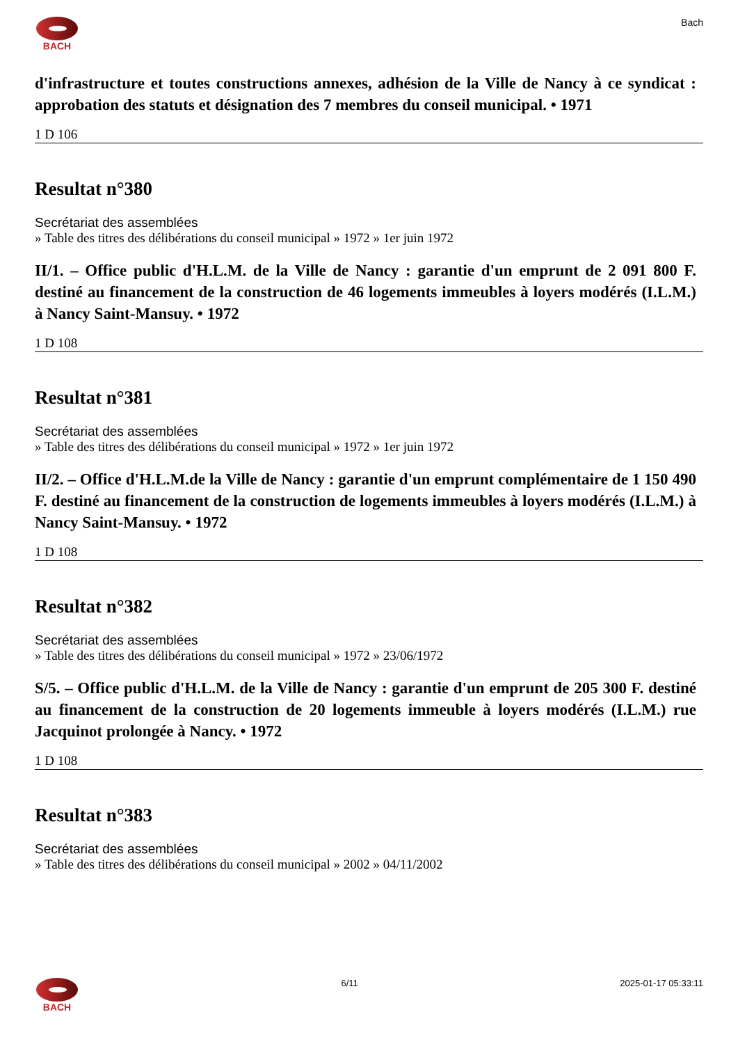BACH Bach
d'infrastructure et toutes constructions annexes, adhésion de la Ville de Nancy à ce syndicat : approbation des statuts et désignation des 7 membres du conseil municipal. • 1971
1 D 106
Resultat n°380
Secrétariat des assemblées
» Table des titres des délibérations du conseil municipal » 1972 » 1er juin 1972
II/1. – Office public d'H.L.M. de la Ville de Nancy : garantie d'un emprunt de 2 091 800 F. destiné au financement de la construction de 46 logements immeubles à loyers modérés (I.L.M.) à Nancy Saint-Mansuy. • 1972
1 D 108
Resultat n°381
Secrétariat des assemblées
» Table des titres des délibérations du conseil municipal » 1972 » 1er juin 1972
II/2. – Office d'H.L.M.de la Ville de Nancy : garantie d'un emprunt complémentaire de 1 150 490 F. destiné au financement de la construction de logements immeubles à loyers modérés (I.L.M.) à Nancy Saint-Mansuy. • 1972
1 D 108
Resultat n°382
Secrétariat des assemblées
» Table des titres des délibérations du conseil municipal » 1972 » 23/06/1972
S/5. – Office public d'H.L.M. de la Ville de Nancy : garantie d'un emprunt de 205 300 F. destiné au financement de la construction de 20 logements immeuble à loyers modérés (I.L.M.) rue Jacquinot prolongée à Nancy. • 1972
1 D 108
Resultat n°383
Secrétariat des assemblées
» Table des titres des délibérations du conseil municipal » 2002 » 04/11/2002
BACH 6/11 2025-01-17 05:33:11